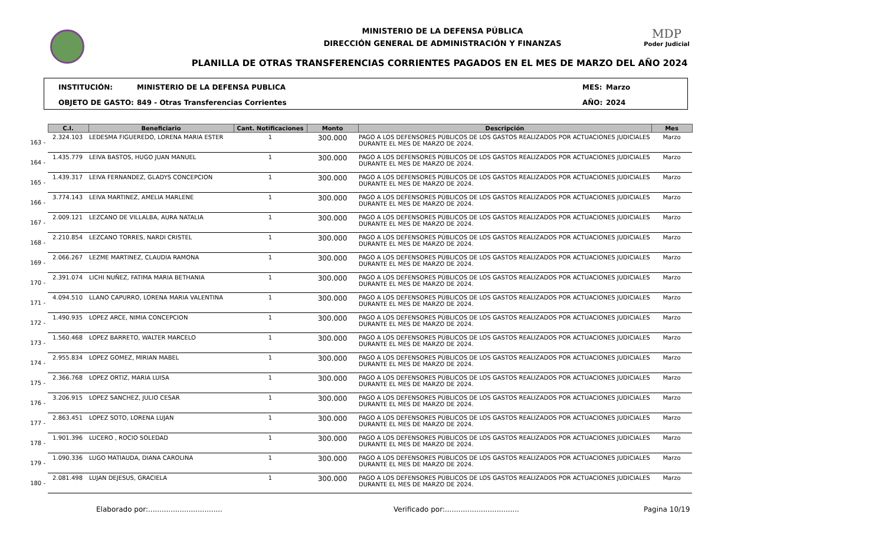MINISTERIO DE LA DEFENSA PÚBLICA
DIRECCIÓN GENERAL DE ADMINISTRACIÓN Y FINANZAS
PLANILLA DE OTRAS TRANSFERENCIAS CORRIENTES PAGADOS EN EL MES DE MARZO DEL AÑO 2024
MDP
Poder Judicial
INSTITUCIÓN:
MINISTERIO DE LA DEFENSA PUBLICA
MES:
Marzo
OBJETO DE GASTO:
849 - Otras Transferencias Corrientes
AÑO:
2024
| | C.I. | Beneficiario | Cant. Notificaciones | Monto | Descripción | Mes |
| --- | --- | --- | --- | --- | --- | --- |
| 163 - | 2.324.103 | LEDESMA FIGUEREDO, LORENA MARIA ESTER | 1 | 300.000 | PAGO A LOS DEFENSORES PÚBLICOS DE LOS GASTOS REALIZADOS POR ACTUACIONES JUDICIALES DURANTE EL MES DE MARZO DE 2024. | Marzo |
| 164 - | 1.435.779 | LEIVA BASTOS, HUGO JUAN MANUEL | 1 | 300.000 | PAGO A LOS DEFENSORES PÚBLICOS DE LOS GASTOS REALIZADOS POR ACTUACIONES JUDICIALES DURANTE EL MES DE MARZO DE 2024. | Marzo |
| 165 - | 1.439.317 | LEIVA FERNANDEZ, GLADYS CONCEPCION | 1 | 300.000 | PAGO A LOS DEFENSORES PÚBLICOS DE LOS GASTOS REALIZADOS POR ACTUACIONES JUDICIALES DURANTE EL MES DE MARZO DE 2024. | Marzo |
| 166 - | 3.774.143 | LEIVA MARTINEZ, AMELIA MARLENE | 1 | 300.000 | PAGO A LOS DEFENSORES PÚBLICOS DE LOS GASTOS REALIZADOS POR ACTUACIONES JUDICIALES DURANTE EL MES DE MARZO DE 2024. | Marzo |
| 167 - | 2.009.121 | LEZCANO DE VILLALBA, AURA NATALIA | 1 | 300.000 | PAGO A LOS DEFENSORES PÚBLICOS DE LOS GASTOS REALIZADOS POR ACTUACIONES JUDICIALES DURANTE EL MES DE MARZO DE 2024. | Marzo |
| 168 - | 2.210.854 | LEZCANO TORRES, NARDI CRISTEL | 1 | 300.000 | PAGO A LOS DEFENSORES PÚBLICOS DE LOS GASTOS REALIZADOS POR ACTUACIONES JUDICIALES DURANTE EL MES DE MARZO DE 2024. | Marzo |
| 169 - | 2.066.267 | LEZME MARTINEZ, CLAUDIA RAMONA | 1 | 300.000 | PAGO A LOS DEFENSORES PÚBLICOS DE LOS GASTOS REALIZADOS POR ACTUACIONES JUDICIALES DURANTE EL MES DE MARZO DE 2024. | Marzo |
| 170 - | 2.391.074 | LICHI NUÑEZ, FATIMA MARIA BETHANIA | 1 | 300.000 | PAGO A LOS DEFENSORES PÚBLICOS DE LOS GASTOS REALIZADOS POR ACTUACIONES JUDICIALES DURANTE EL MES DE MARZO DE 2024. | Marzo |
| 171 - | 4.094.510 | LLANO CAPURRO, LORENA MARIA VALENTINA | 1 | 300.000 | PAGO A LOS DEFENSORES PÚBLICOS DE LOS GASTOS REALIZADOS POR ACTUACIONES JUDICIALES DURANTE EL MES DE MARZO DE 2024. | Marzo |
| 172 - | 1.490.935 | LOPEZ ARCE, NIMIA CONCEPCION | 1 | 300.000 | PAGO A LOS DEFENSORES PÚBLICOS DE LOS GASTOS REALIZADOS POR ACTUACIONES JUDICIALES DURANTE EL MES DE MARZO DE 2024. | Marzo |
| 173 - | 1.560.468 | LOPEZ BARRETO, WALTER MARCELO | 1 | 300.000 | PAGO A LOS DEFENSORES PÚBLICOS DE LOS GASTOS REALIZADOS POR ACTUACIONES JUDICIALES DURANTE EL MES DE MARZO DE 2024. | Marzo |
| 174 - | 2.955.834 | LOPEZ GOMEZ, MIRIAN MABEL | 1 | 300.000 | PAGO A LOS DEFENSORES PÚBLICOS DE LOS GASTOS REALIZADOS POR ACTUACIONES JUDICIALES DURANTE EL MES DE MARZO DE 2024. | Marzo |
| 175 - | 2.366.768 | LOPEZ ORTIZ, MARIA LUISA | 1 | 300.000 | PAGO A LOS DEFENSORES PÚBLICOS DE LOS GASTOS REALIZADOS POR ACTUACIONES JUDICIALES DURANTE EL MES DE MARZO DE 2024. | Marzo |
| 176 - | 3.206.915 | LOPEZ SANCHEZ, JULIO CESAR | 1 | 300.000 | PAGO A LOS DEFENSORES PÚBLICOS DE LOS GASTOS REALIZADOS POR ACTUACIONES JUDICIALES DURANTE EL MES DE MARZO DE 2024. | Marzo |
| 177 - | 2.863.451 | LOPEZ SOTO, LORENA LUJAN | 1 | 300.000 | PAGO A LOS DEFENSORES PÚBLICOS DE LOS GASTOS REALIZADOS POR ACTUACIONES JUDICIALES DURANTE EL MES DE MARZO DE 2024. | Marzo |
| 178 - | 1.901.396 | LUCERO , ROCIO SOLEDAD | 1 | 300.000 | PAGO A LOS DEFENSORES PÚBLICOS DE LOS GASTOS REALIZADOS POR ACTUACIONES JUDICIALES DURANTE EL MES DE MARZO DE 2024. | Marzo |
| 179 - | 1.090.336 | LUGO MATIAUDA, DIANA CAROLINA | 1 | 300.000 | PAGO A LOS DEFENSORES PÚBLICOS DE LOS GASTOS REALIZADOS POR ACTUACIONES JUDICIALES DURANTE EL MES DE MARZO DE 2024. | Marzo |
| 180 - | 2.081.498 | LUJAN DEJESUS, GRACIELA | 1 | 300.000 | PAGO A LOS DEFENSORES PÚBLICOS DE LOS GASTOS REALIZADOS POR ACTUACIONES JUDICIALES DURANTE EL MES DE MARZO DE 2024. | Marzo |
Elaborado por:................................. Verificado por:................................. Pagina 10/19